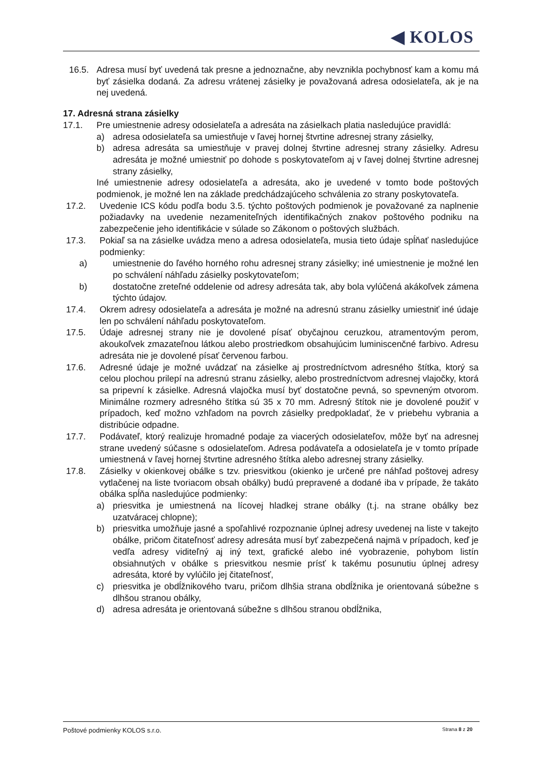◀ KOLOS
16.5. Adresa musí byť uvedená tak presne a jednoznačne, aby nevznikla pochybnosť kam a komu má byť zásielka dodaná. Za adresu vrátenej zásielky je považovaná adresa odosielateľa, ak je na nej uvedená.
17. Adresná strana zásielky
17.1. Pre umiestnenie adresy odosielateľa a adresáta na zásielkach platia nasledujúce pravidlá:
a) adresa odosielateľa sa umiestňuje v ľavej hornej štvrtine adresnej strany zásielky,
b) adresa adresáta sa umiestňuje v pravej dolnej štvrtine adresnej strany zásielky. Adresu adresáta je možné umiestniť po dohode s poskytovateľom aj v ľavej dolnej štvrtine adresnej strany zásielky,
Iné umiestnenie adresy odosielateľa a adresáta, ako je uvedené v tomto bode poštových podmienok, je možné len na základe predchádzajúceho schválenia zo strany poskytovateľa.
17.2. Uvedenie ICS kódu podľa bodu 3.5. týchto poštových podmienok je považované za naplnenie požiadavky na uvedenie nezameniteľných identifikačných znakov poštového podniku na zabezpečenie jeho identifikácie v súlade so Zákonom o poštových službách.
17.3. Pokiaľ sa na zásielke uvádza meno a adresa odosielateľa, musia tieto údaje spĺňať nasledujúce podmienky:
a) umiestnenie do ľavého horného rohu adresnej strany zásielky; iné umiestnenie je možné len po schválení náhľadu zásielky poskytovateľom;
b) dostatočne zreteľné oddelenie od adresy adresáta tak, aby bola vylúčená akákoľvek zámena týchto údajov.
17.4. Okrem adresy odosielateľa a adresáta je možné na adresnú stranu zásielky umiestniť iné údaje len po schválení náhľadu poskytovateľom.
17.5. Údaje adresnej strany nie je dovolené písať obyčajnou ceruzkou, atramentovým perom, akoukoľvek zmazateľnou látkou alebo prostriedkom obsahujúcim luminiscenčné farbivo. Adresu adresáta nie je dovolené písať červenou farbou.
17.6. Adresné údaje je možné uvádzať na zásielke aj prostredníctvom adresného štítka, ktorý sa celou plochou prilepí na adresnú stranu zásielky, alebo prostredníctvom adresnej vlajočky, ktorá sa pripevní k zásielke. Adresná vlajočka musí byť dostatočne pevná, so spevneným otvorom. Minimálne rozmery adresného štítka sú 35 x 70 mm. Adresný štítok nie je dovolené použiť v prípadoch, keď možno vzhľadom na povrch zásielky predpokladať, že v priebehu vybrania a distribúcie odpadne.
17.7. Podávateľ, ktorý realizuje hromadné podaje za viacerých odosielateľov, môže byť na adresnej strane uvedený súčasne s odosielateľom. Adresa podávateľa a odosielateľa je v tomto prípade umiestnená v ľavej hornej štvrtine adresného štítka alebo adresnej strany zásielky.
17.8. Zásielky v okienkovej obálke s tzv. priesvitkou (okienko je určené pre náhľad poštovej adresy vytlačenej na liste tvoriacom obsah obálky) budú prepravené a dodané iba v prípade, že takáto obálka spĺňa nasledujúce podmienky:
a) priesvitka je umiestnená na lícovej hladkej strane obálky (t.j. na strane obálky bez uzatváracej chlopne);
b) priesvitka umožňuje jasné a spoľahlivé rozpoznanie úplnej adresy uvedenej na liste v takejto obálke, pričom čitateľnosť adresy adresáta musí byť zabezpečená najmä v prípadoch, keď je vedľa adresy viditeľný aj iný text, grafické alebo iné vyobrazenie, pohybom listín obsiahnutých v obálke s priesvitkou nesmie prísť k takému posunutiu úplnej adresy adresáta, ktoré by vylúčilo jej čitateľnosť,
c) priesvitka je obdĺžnikového tvaru, pričom dlhšia strana obdĺžnika je orientovaná súbežne s dlhšou stranou obálky,
d) adresa adresáta je orientovaná súbežne s dlhšou stranou obdĺžnika,
Poštové podmienky KOLOS s.r.o. Strana 8 z 20